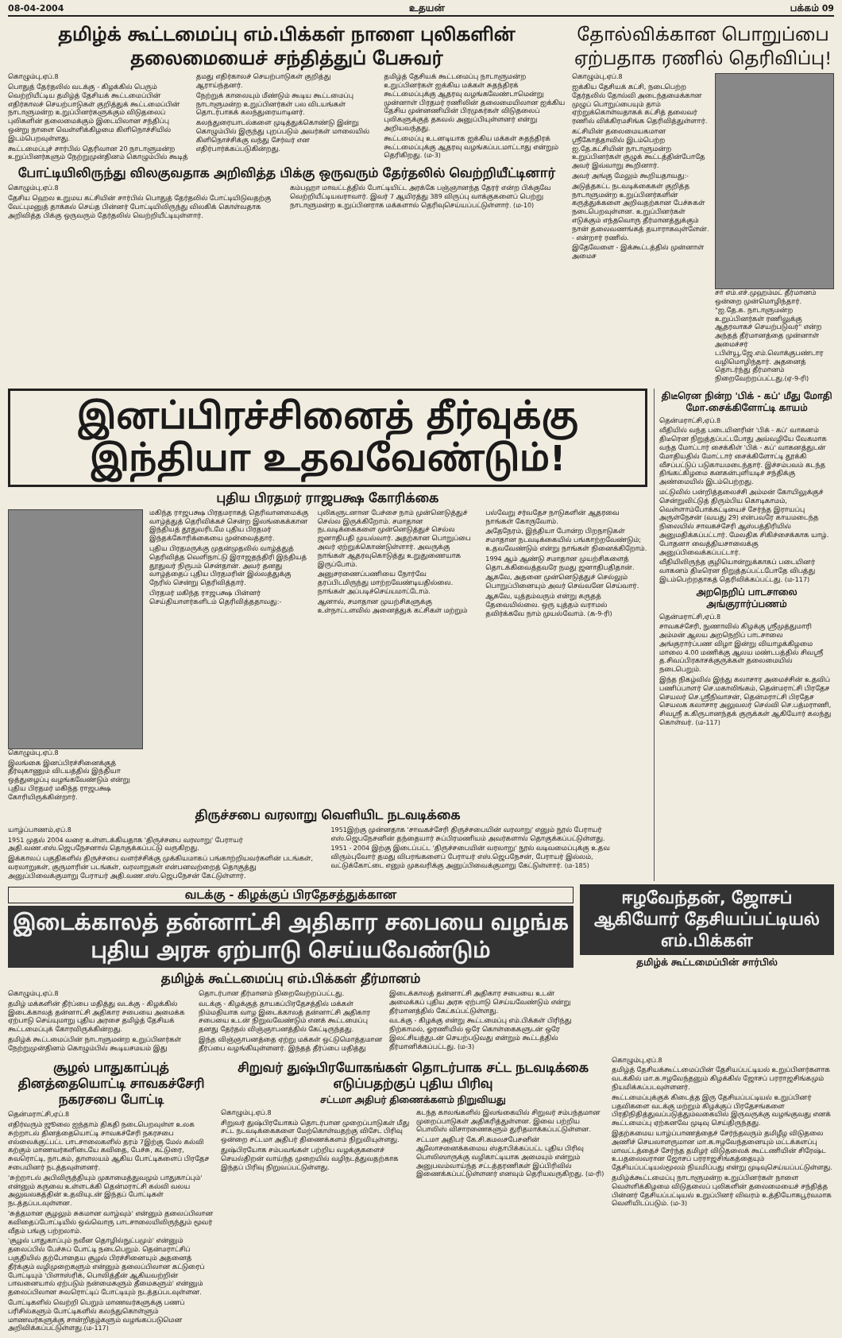08-04-2004 உதயன் பக்கம் 09
தமிழ்க் கூட்டமைப்பு எம்.பிக்கள் நாளை புலிகளின் தலைமையைச் சந்தித்துப் பேசுவர்
கொழும்பு,ஏப்.8
பொதுத் தேர்தலில் வடக்கு - கிழக்கில் பெரும் வெற்றியீட்டிய தமிழ்த் தேசியக் கூட்டமைப்பின் எதிர்காலச் செயற்பாடுகள் குறித்துக் கூட்டமைப்பின் நாடாளுமன்ற உறுப்பினர்களுக்கும் விடுதலைப் புலிகளின் தலைமைக்கும் இடையிலான சந்திப்பு ஒன்று நாளை வெள்ளிக்கிழமை கிளிநொச்சியில் இடம்பெறவுள்ளது.
கூட்டமைப்புச் சார்பில் தெரிவான 20 நாடாளுமன்ற உறுப்பினர்களும் நேற்றுமுன்தினம் கொழும்பில் கூடித் தமது எதிர்காலச் செயற்பாடுகள் குறித்து ஆராய்ந்தனர்.
நேற்றுக் காலையும் மீண்டும் கூடிய கூட்டமைப்பு நாடாளுமன்ற உறுப்பினர்கள் பல விடயங்கள் தொடர்பாகக் கலந்துரையாடினர்.
கலந்துரையாடல்களை முடித்துக்கொண்டு இன்று கொழும்பில் இருந்து புறப்படும் அவர்கள் மாலையில் கிளிநொச்சிக்கு வந்து சேர்வர் என எதிர்பார்க்கப்படுகின்றது.
தமிழ்த் தேசியக் கூட்டமைப்பு நாடாளுமன்ற உறுப்பினர்கள் ஐக்கிய மக்கள் சுதந்திரக் கூட்டமைப்புக்கு ஆதரவு வழங்கவேண்டாமென்று முன்னாள் பிரதமர் ரணிலின் தலைமையிலான ஐக்கிய தேசிய முன்னணியின் பிரமுகர்கள் விடுதலைப் புலிகளுக்குத் தகவல் அனுப்பியுள்ளனர் என்று அறியவந்தது.
கூட்டமைப்பு உடனடியாக ஐக்கிய மக்கள் சுதந்திரக் கூட்டமைப்புக்கு ஆதரவு வழங்கப்படமாட்டாது என்றும் தெரிகிறது. (ம-3)
போட்டியிலிருந்து விலகுவதாக அறிவித்த பிக்கு ஒருவரும் தேர்தலில் வெற்றியீட்டினார்
கொழும்பு,ஏப்.8
தேசிய ஹெல உறுமய கட்சியின் சார்பில் பொதுத் தேர்தலில் போட்டியிடுவதற்கு வேட்புமனுத் தாக்கல் செய்த பின்னர் போட்டியிலிருந்து விலகிக் கொள்வதாக அறிவித்த பிக்கு ஒருவரும் தேர்தலில் வெற்றியீட்டியுள்ளார்.
கம்பஹா மாவட்டத்தில் போட்டியிட்ட அரக்கே பஞ்ஞானந்த தேரர் என்ற பிக்குவே வெற்றியீட்டியவராவார். இவர் 7 ஆயிரத்து 389 விருப்பு வாக்குகளைப் பெற்று நாடாளுமன்ற உறுப்பினராக மக்களால் தெரிவுசெய்யப்பட்டுள்ளார். (ம-10)
தோல்விக்கான பொறுப்பை ஏற்பதாக ரணில் தெரிவிப்பு!
கொழும்பு,ஏப்.8
ஐக்கிய தேசியக் கட்சி, நடைபெற்ற தேர்தலில் தோல்வி அடைந்தமைக்கான முழுப் பொறுப்பையும் தாம் ஏற்றுக்கொள்வதாகக் கட்சித் தலைவர் ரணில் விக்கிரமசிங்க தெரிவித்துள்ளார்.
கட்சியின் தலைமையகமான ஸ்ரீகோத்தாவில் இடம்பெற்ற ஐ.தே.கட்சியின் நாடாளுமன்ற உறுப்பினர்கள் குழுக் கூட்டத்தின்போதே அவர் இவ்வாறு கூறினார்.
அவர் அங்கு மேலும் கூறியதாவது:-
அடுத்தகட்ட நடவடிக்கைகள் குறித்த நாடாளுமன்ற உறுப்பினர்களின் கருத்துக்களை அறிவதற்கான பேச்சுகள் நடைபெறவுள்ளன. உறுப்பினர்கள் எடுக்கும் எந்தவொரு தீர்மானத்துக்கும் நான் தலைவணங்கத் தயாராகவுள்ளேன். - என்றார் ரணில்.
இதேவேளை - இக்கூட்டத்தில் முன்னாள் அமைச
சா் எம்.எச்.முஹம்மட் தீர்மானம் ஒன்றை முன்மொழிந்தார். "ஐ.தே.க. நாடாளுமன்ற உறுப்பினர்கள் ரணிலுக்கு ஆதரவாகச் செயற்படுவர்" என்ற அந்தத் தீர்மானத்தை முன்னாள் அமைச்சர் டபிள்யூ.ஜே.எம்.லொக்குபண்டார வழிமொழிந்தார். அதனைத் தொடர்ந்து தீர்மானம் நிறைவேற்றப்பட்டது.(ஏ-9-ரி)
இனப்பிரச்சினைத் தீர்வுக்கு இந்தியா உதவவேண்டும்!
புதிய பிரதமர் ராஜபக்ஷ கோரிக்கை
கொழும்பு,ஏப்.8
இலங்கை இனப்பிரச்சினைக்குத் தீர்வுகாணும் விடயத்தில் இந்தியா ஒத்துழைப்பு வழங்கவேண்டும் என்று புதிய பிரதமர் மகிந்த ராஜபக்ஷ கோரியிருக்கின்றார்.
மகிந்த ராஜபக்ஷ பிரதமராகத் தெரிவானமைக்கு வாழ்த்துத் தெரிவிக்கச் சென்ற இலங்கைக்கான இந்தியத் தூதுவரிடமே புதிய பிரதமர் இந்தக்கோரிக்கையை முன்வைத்தார்.
புதிய பிரதமருக்கு முதன்முதலில் வாழ்த்துத் தெரிவித்த வெளிநாட்டு இராஜதந்திரி இந்தியத் தூதுவர் நிருபம் சென்தான். அவர் தனது வாழ்த்தைப் புதிய பிரதமரின் இல்லத்துக்கு நேரில் சென்று தெரிவித்தார்.
பிரதமர் மகிந்த ராஜபக்ஷ பின்னர் செய்தியாளர்களிடம் தெரிவித்ததாவது:-
புலிகளுடனான பேச்சை நாம் முன்னெடுத்துச் செல்ல இருக்கிறோம். சமாதான நடவடிக்கைகளை முன்னெடுத்துச் செல்ல ஜனாதிபதி முயல்வார். அதற்கான பொறுப்பை அவர் ஏற்றுக்கொண்டுள்ளார். அவருக்கு நாங்கள் ஆதரவுகொடுத்து உறுதுணையாக இருப்போம்.
அனுசரணைப்பணியை நோர்வே தரப்பிடமிருந்து மாற்றவேண்டியதில்லை. நாங்கள் அப்படிச்செய்யமாட்டோம்.
ஆனால், சமாதான முயற்சிகளுக்கு உள்நாட்டளவில் அனைத்துக் கட்சிகள் மற்றும் பல்வேறு சர்வதேச நாடுகளின் ஆதரவை நாங்கள் கோருவோம்.
அதேநேரம், இந்தியா போன்ற பிறநாடுகள் சமாதான நடவடிக்கையில் பங்காற்றவேண்டும்; உதவவேண்டும் என்று நாங்கள் நினைக்கிறோம்.
1994 ஆம் ஆண்டு சமாதான முயற்சிகளைத் தொடக்கிவைத்தவரே நமது ஜனாதிபதிதான்.
ஆகவே, அதனை முன்னெடுத்துச் செல்லும் பொறுப்பினையும் அவர் செவ்வனே செய்வார்.
ஆகவே, யுத்தம்வரும் என்று கருதத் தேவையில்லை. ஒரு யுத்தம் வராமல் தவிர்க்கவே நாம் முயல்வோம். (க-9-ரி)
திருச்சபை வரலாறு வெளியிட நடவடிக்கை
யாழ்ப்பாணம்,ஏப்.8
1951 முதல் 2004 வரை உள்ளடக்கியதாக 'திருச்சபை வரலாறு' பேராயர் அதி.வண.எஸ்.ஜெபநேசனால் தொகுக்கப்பட்டு வருகிறது.
இக்காலப் பகுதிகளில் திருச்சபை வளர்ச்சிக்கு முக்கியமாகப் பங்காற்றியவர்களின் படங்கள், வரலாறுகள், குருமாரின் படங்கள், வரலாறுகள் என்பனவற்றைத் தொகுத்து அனுப்பிவைக்குமாறு பேராயர் அதி.வண.எஸ்.ஜெபநேசன் கேட்டுள்ளார்.
1951இற்கு முன்னதாக 'சாவகச்சேரி திருச்சபையின் வரலாறு' எனும் நூல் பேராயர் எஸ்.ஜெபநேசனின் தந்தையார் சுப்பிரமணியம் அவர்களால் தொகுக்கப்பட்டுள்ளது.
1951 - 2004 இற்கு இடைப்பட்ட 'திருச்சபையின் வரலாறு' நூல் வடிவமைப்புக்கு உதவ விரும்புவோர் தமது விபரங்களைப் பேராயர் எஸ்.ஜெபநேசன், பேராயர் இல்லம், வட்டுக்கோட்டை எனும் முகவரிக்கு அனுப்பிவைக்குமாறு கேட்டுள்ளார். (ம-185)
திடீரென நின்ற 'பிக் - கப்' மீது மோதி மோ.சைக்கிளோட்டி காயம்
தென்மராட்சி,ஏப்.8
வீதியில் வந்த படையினரின் 'பிக் - கப்' வாகனம் திடீரென நிறுத்தப்பட்டபோது அவ்வழியே வேகமாக வந்த மோட்டார் சைக்கிள் 'பிக் - கப்' வாகனத்துடன் மோதியதில் மோட்டார் சைக்கிளோட்டி தூக்கி வீசப்பட்டுப் படுகாயமடைந்தார். இச்சம்பவம் கடந்த திங்கட்கிழமை கனகன்புளியடிச் சந்திக்கு அண்மையில் இடம்பெற்றது.
மட்டுவில் பன்றித்தலைச்சி அம்மன் கோயிலுக்குச் சென்றுவிட்டுத் திரும்பிய கொடிகாமம், வெள்ளாம்போக்கட்டியைச் சேர்ந்த இராயப்பு அருள்நேசன் (வயது 29) என்பவரே காயமடைந்த நிலையில் சாவகச்சேரி ஆஸ்பத்திரியில் அனுமதிக்கப்பட்டார். மேலதிக சிகிச்சைக்காக யாழ். போதனா வைத்தியசாலைக்கு அனுப்பிவைக்கப்பட்டார்.
வீதியிலிருந்த குழியொன்றுக்காகப் படையினர் வாகனம் திடீரென நிறுத்தப்பட்டபோதே விபத்து இடம்பெற்றதாகத் தெரிவிக்கப்பட்டது. (ம-117)
அறநெறிப் பாடசாலை அங்குரார்ப்பணம்
தென்மராட்சி,ஏப்.8
சாவகச்சேரி, நுணாவில் கிழக்கு ஸ்ரீமுத்துமாரி அம்மன் ஆலய அறநெறிப் பாடசாலை அங்குரார்ப்பண விழா இன்று வியாழக்கிழமை மாலை 4.00 மணிக்கு ஆலய மண்டபத்தில் சிவஸ்ரீ த.சிவப்பிரகாசக்குருக்கள் தலைமையில் நடைபெறும்.
இந்த நிகழ்வில் இந்து கலாசார அமைச்சின் உதவிப் பணிப்பாளர் செ.மகாலிங்கம், தென்மராட்சி பிரதேச செயலர் செ.ஸ்ரீநிவாசன், தென்மராட்சி பிரதேச செயலக கலாசார அலுவலர் செல்வி செ.பத்மராணி, சிவஸ்ரீ க.கிருபானந்தக் குருக்கள் ஆகியோர் கலந்து கொள்வர். (ம-117)
வடக்கு - கிழக்குப் பிரதேசத்துக்கான
இடைக்காலத் தன்னாட்சி அதிகார சபையை வழங்க புதிய அரசு ஏற்பாடு செய்யவேண்டும்
தமிழ்க் கூட்டமைப்பு எம்.பிக்கள் தீர்மானம்
கொழும்பு,ஏப்.8
தமிழ் மக்களின் தீர்ப்பை மதித்து வடக்கு - கிழக்கில் இடைக்காலத் தன்னாட்சி அதிகார சபையை அமைக்க ஏற்பாடு செய்யுமாறு புதிய அரசை தமிழ்த் தேசியக் கூட்டமைப்புக் கோரவிருக்கின்றது.
தமிழ்க் கூட்டமைப்பின் நாடாளுமன்ற உறுப்பினர்கள் நேற்றுமுன்தினம் கொழும்பில் கூடியசமயம் இது தொடர்பான தீர்மானம் நிறைவேற்றப்பட்டது.
வடக்கு - கிழக்குத் தாயகப்பிரதேசத்தில் மக்கள் நிம்மதியாக வாழ இடைக்காலத் தன்னாட்சி அதிகார சபையை உடன் நிறுவவேண்டும் எனக் கூட்டமைப்பு தனது தேர்தல் விஞ்ஞாபனத்தில் கேட்டிருந்தது.
இந்த விஞ்ஞாபனத்தை ஏற்று மக்கள் ஒட்டுமொத்தமான தீர்ப்பை வழங்கியுள்ளனர். இந்தத் தீர்ப்பை மதித்து இடைக்காலத் தன்னாட்சி அதிகார சபையை உடன் அமைக்கப் புதிய அரசு ஏற்பாடு செய்யவேண்டும் என்று தீர்மானத்தில் கேட்கப்பட்டுள்ளது.
வடக்கு - கிழக்கு என்று கூட்டமைப்பு எம்.பிக்கள் பிரிந்து நிற்காமல், ஓரணியில் ஒரே கொள்கைகளுடன் ஒரே இலட்சியத்துடன் செயற்படுவது என்றும் கூட்டத்தில் தீர்மானிக்கப்பட்டது. (ம-3)
ஈழவேந்தன், ஜோசப் ஆகியோர் தேசியப்பட்டியல் எம்.பிக்கள்
தமிழ்க் கூட்டமைப்பின் சார்பில்
சூழல் பாதுகாப்புத் தினத்தையொட்டி சாவகச்சேரி நகரசபை போட்டி
தென்மராட்சி,ஏப்.8
எதிர்வரும் ஜூலை ஐந்தாம் திகதி நடைபெறவுள்ள உலக சுற்றாடல் தினத்தையொட்டி சாவகச்சேரி நகரசபை எல்லைக்குட்பட்ட பாடசாலைகளில் தரம் 7இற்கு மேல் கல்வி கற்கும் மாணவர்களிடையே கவிதை, பேச்சு, கட்டுரை, சுவரொட்டி, நாடகம், தாளலயம் ஆகிய போட்டிகளைப் பிரதேச சபையினர் நடத்தவுள்ளனர்.
'சுற்றாடல் அபிவிருத்தியும் முகாமைத்துவமும் பாதுகாப்பும்' என்னும் கருவை உள்ளடக்கி தென்மராட்சி கல்வி வலய அலுவலகத்தின் உதவியுடன் இந்தப் போட்டிகள் நடத்தப்படவுள்ளன.
'சுத்தமான சூழலும் சுகமான வாழ்வும்' என்னும் தலைப்பிலான கவிதைப்போட்டியில் ஒவ்வொரு பாடசாலையிலிருந்தும் மூவர் வீதம் பங்கு பற்றலாம்.
'சூழல் பாதுகாப்பும் நவீன தொழில்நுட்பமும்' என்னும் தலைப்பில் பேச்சுப் போட்டி நடைபெறும். தென்மராட்சிப் பகுதியில் தற்போதைய சூழல் பிரச்சினையும் அதனைத் தீர்க்கும் வழிமுறைகளும் என்னும் தலைப்பிலான கட்டுரைப் போட்டியும் 'பிளாஸ்ரிக், பொலித்தீன் ஆகியவற்றின் பாவனையால் ஏற்படும் நன்மைகளும் தீமைகளும்' என்னும் தலைப்பிலான சுவரொட்டிப் போட்டியும் நடத்தப்படவுள்ளன.
போட்டிகளில் வெற்றி பெறும் மாணவர்களுக்கு பணப் பரிசில்களும் போட்டிகளில் கலந்துகொள்ளும் மாணவர்களுக்கு சான்றிதழ்களும் வழங்கப்படுமென அறிவிக்கப்பட்டுள்ளது.(ம-117)
சிறுவர் துஷ்பிரயோகங்கள் தொடர்பாக சட்ட நடவடிக்கை எடுப்பதற்குப் புதிய பிரிவு
சட்டமா அதிபர் திணைக்களம் நிறுவியது
கொழும்பு,ஏப்.8
சிறுவர் துஷ்பிரயோகம் தொடர்பான முறைப்பாடுகள் மீது சட்ட நடவடிக்கைகளை மேற்கொள்வதற்கு விசேட பிரிவு ஒன்றை சட்டமா அதிபர் திணைக்களம் நிறுவியுள்ளது.
துஷ்பிரயோக சம்பவங்கள் பற்றிய வழக்குகளைச் செயல்திறன் வாய்ந்த முறையில் வழிநடத்துவதற்காக இந்தப் பிரிவு நிறுவப்பட்டுள்ளது.
கடந்த காலங்களில் இலங்கையில் சிறுவர் சம்பந்தமான முறைப்பாடுகள் அதிகரித்துள்ளன. இவை பற்றிய பொலிஸ் விசாரணைகளும் துரிதமாக்கப்பட்டுள்ளன.
சட்டமா அதிபர் கே.சி.கமலசபேசனின் ஆலோசனைக்கமைய ஸ்தாபிக்கப்பட்ட புதிய பிரிவு பொலிஸாருக்கு வழிகாட்டியாக அமையும் என்றும் அனுபவம்வாய்ந்த சட்டத்தரணிகள் இப்பிரிவில் இணைக்கப்பட்டுள்ளனர் எனவும் தெரியவருகிறது. (ம-ரி)
கொழும்பு,ஏப்.8
தமிழ்த் தேசியக்கூட்டமைப்பின் தேசியப்பட்டியல் உறுப்பினர்களாக வடக்கில் மா.க.ஈழவேந்தனும் கிழக்கில் ஜோசப் பரராஜசிங்கமும் நியமிக்கப்படவுள்ளனர்.
கூட்டமைப்புக்குக் கிடைத்த இரு தேசியப்பட்டியல் உறுப்பினர் பதவிகளை வடக்கு மற்றும் கிழக்குப் பிரதேசங்களை பிரதிநிதித்துவப்படுத்தும்வகையில் இருவருக்கு வழங்குவது எனக் கூட்டமைப்பு ஏற்கனவே முடிவு செய்திருந்தது.
இதற்கமைய யாழ்ப்பாணத்தைச் சேர்ந்தவரும் தமிழீழ விடுதலை அணிச் செயலாளருமான மா.க.ஈழவேந்தனையும் மட்டக்களப்பு மாவட்டத்தைச் சேர்ந்த தமிழர் விடுதலைக் கூட்டணியின் சிரேஷ்ட உபதலைவரான ஜோசப் பரராஜசிங்கத்தையும் தேசியப்பட்டியல்மூலம் நியமிப்பது என்று முடிவுசெய்யப்பட்டுள்ளது.
தமிழ்க்கூட்டமைப்பு நாடாளுமன்ற உறுப்பினர்கள் நாளை வெள்ளிக்கிழமை விடுதலைப் புலிகளின் தலைமையைச் சந்தித்த பின்னர் தேசியப்பட்டியல் உறுப்பினர் விவரம் உத்தியோகபூர்வமாக வெளியிடப்படும். (ம-3)